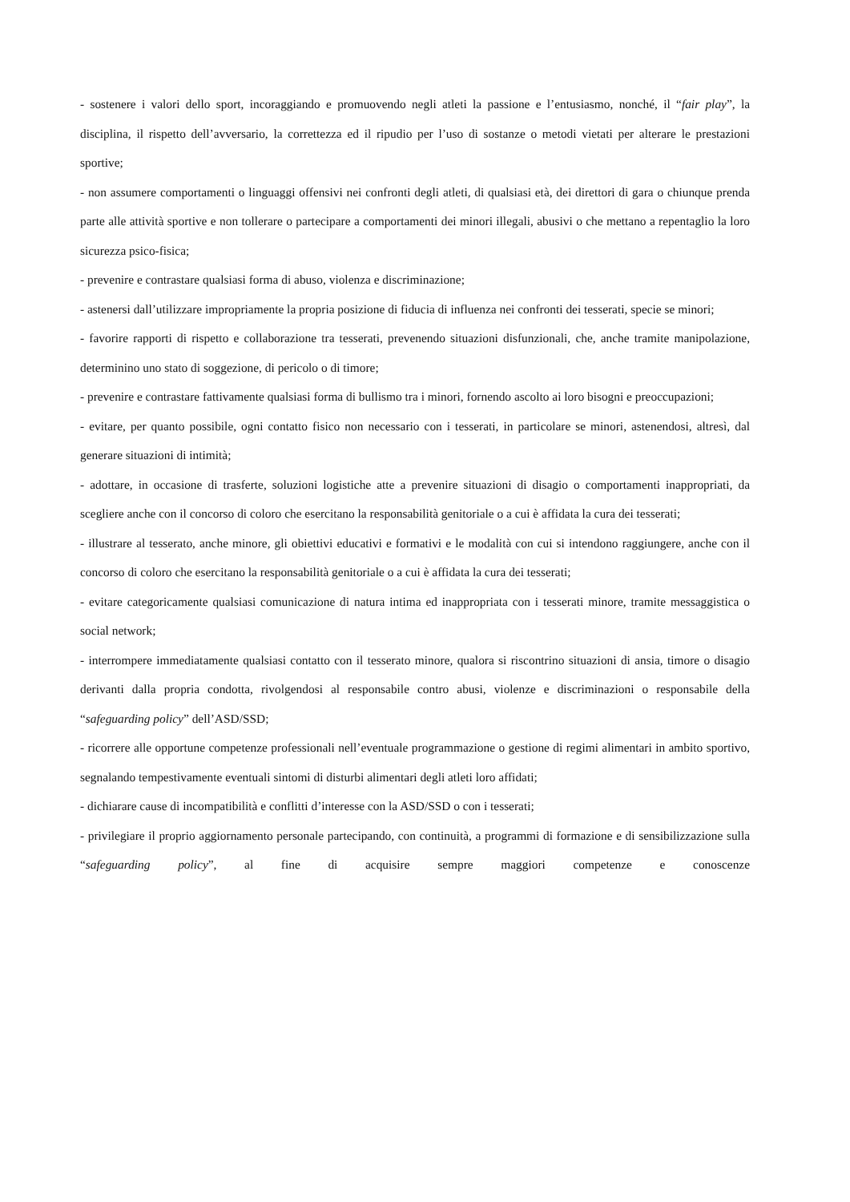- sostenere i valori dello sport, incoraggiando e promuovendo negli atleti la passione e l’entusiasmo, nonché, il “fair play”, la disciplina, il rispetto dell’avversario, la correttezza ed il ripudio per l’uso di sostanze o metodi vietati per alterare le prestazioni sportive;
- non assumere comportamenti o linguaggi offensivi nei confronti degli atleti, di qualsiasi età, dei direttori di gara o chiunque prenda parte alle attività sportive e non tollerare o partecipare a comportamenti dei minori illegali, abusivi o che mettano a repentaglio la loro sicurezza psico-fisica;
- prevenire e contrastare qualsiasi forma di abuso, violenza e discriminazione;
- astenersi dall’utilizzare impropriamente la propria posizione di fiducia di influenza nei confronti dei tesserati, specie se minori;
- favorire rapporti di rispetto e collaborazione tra tesserati, prevenendo situazioni disfunzionali, che, anche tramite manipolazione, determinino uno stato di soggezione, di pericolo o di timore;
- prevenire e contrastare fattivamente qualsiasi forma di bullismo tra i minori, fornendo ascolto ai loro bisogni e preoccupazioni;
- evitare, per quanto possibile, ogni contatto fisico non necessario con i tesserati, in particolare se minori, astenendosi, altresì, dal generare situazioni di intimità;
- adottare, in occasione di trasferte, soluzioni logistiche atte a prevenire situazioni di disagio o comportamenti inappropriati, da scegliere anche con il concorso di coloro che esercitano la responsabilità genitoriale o a cui è affidata la cura dei tesserati;
- illustrare al tesserato, anche minore, gli obiettivi educativi e formativi e le modalità con cui si intendono raggiungere, anche con il concorso di coloro che esercitano la responsabilità genitoriale o a cui è affidata la cura dei tesserati;
- evitare categoricamente qualsiasi comunicazione di natura intima ed inappropriata con i tesserati minore, tramite messaggistica o social network;
- interrompere immediatamente qualsiasi contatto con il tesserato minore, qualora si riscontrino situazioni di ansia, timore o disagio derivanti dalla propria condotta, rivolgendosi al responsabile contro abusi, violenze e discriminazioni o responsabile della “safeguarding policy” dell’ASD/SSD;
- ricorrere alle opportune competenze professionali nell’eventuale programmazione o gestione di regimi alimentari in ambito sportivo, segnalando tempestivamente eventuali sintomi di disturbi alimentari degli atleti loro affidati;
- dichiarare cause di incompatibilità e conflitti d’interesse con la ASD/SSD o con i tesserati;
- privilegiare il proprio aggiornamento personale partecipando, con continuità, a programmi di formazione e di sensibilizzazione sulla “safeguarding policy”, al fine di acquisire sempre maggiori competenze e conoscenze